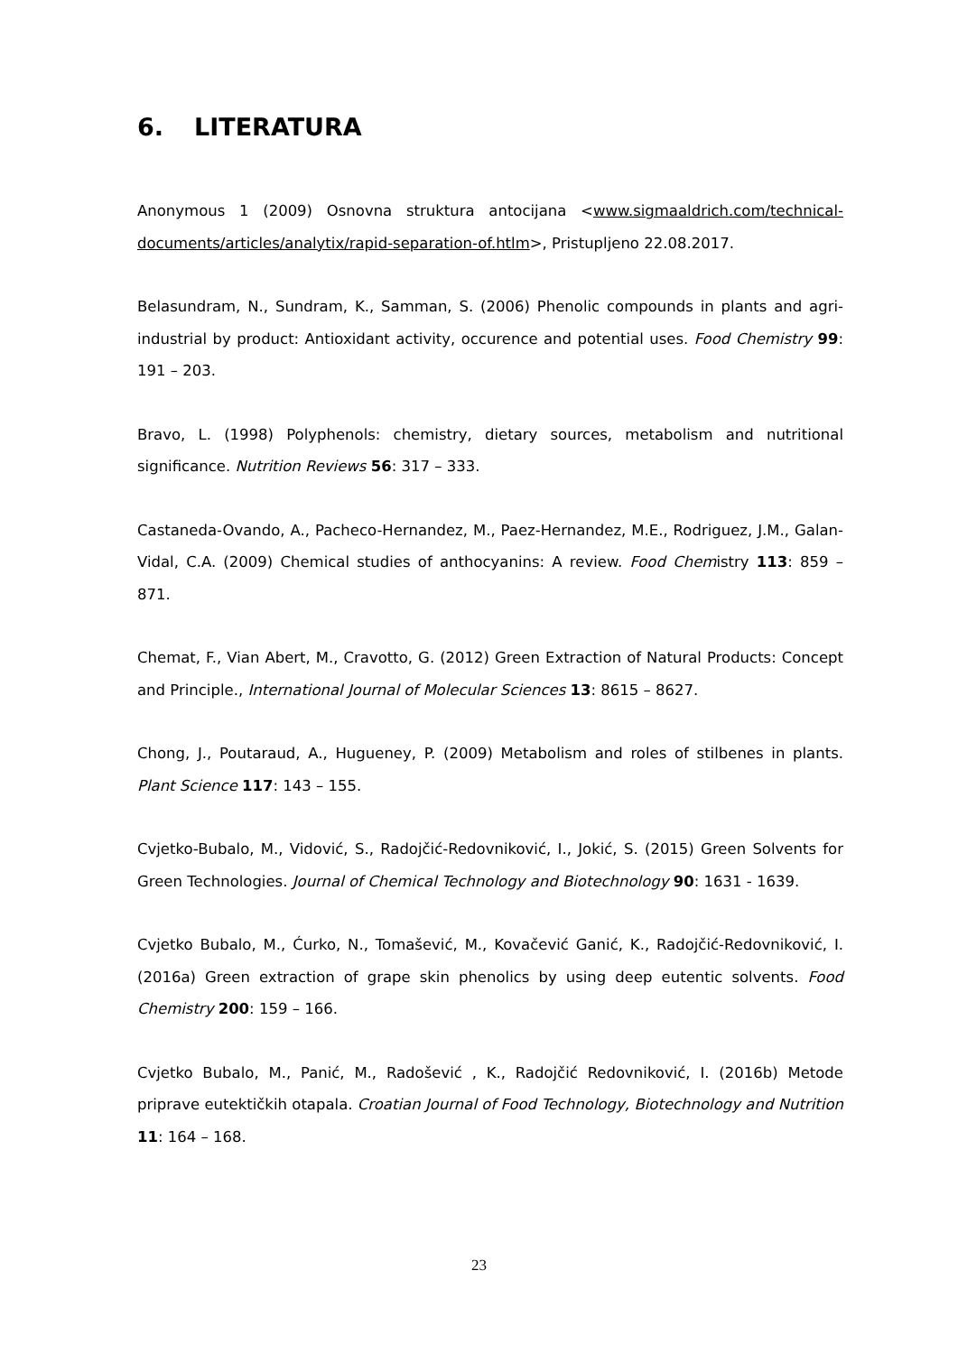6. LITERATURA
Anonymous 1 (2009) Osnovna struktura antocijana <www.sigmaaldrich.com/technical-documents/articles/analytix/rapid-separation-of.htlm>, Pristupljeno 22.08.2017.
Belasundram, N., Sundram, K., Samman, S. (2006) Phenolic compounds in plants and agri-industrial by product: Antioxidant activity, occurence and potential uses. Food Chemistry 99: 191 – 203.
Bravo, L. (1998) Polyphenols: chemistry, dietary sources, metabolism and nutritional significance. Nutrition Reviews 56: 317 – 333.
Castaneda-Ovando, A., Pacheco-Hernandez, M., Paez-Hernandez, M.E., Rodriguez, J.M., Galan-Vidal, C.A. (2009) Chemical studies of anthocyanins: A review. Food Chemistry 113: 859 – 871.
Chemat, F., Vian Abert, M., Cravotto, G. (2012) Green Extraction of Natural Products: Concept and Principle., International Journal of Molecular Sciences 13: 8615 – 8627.
Chong, J., Poutaraud, A., Hugueney, P. (2009) Metabolism and roles of stilbenes in plants. Plant Science 117: 143 – 155.
Cvjetko-Bubalo, M., Vidović, S., Radojčić-Redovniković, I., Jokić, S. (2015) Green Solvents for Green Technologies. Journal of Chemical Technology and Biotechnology 90: 1631 - 1639.
Cvjetko Bubalo, M., Ćurko, N., Tomašević, M., Kovačević Ganić, K., Radojčić-Redovniković, I. (2016a) Green extraction of grape skin phenolics by using deep eutentic solvents. Food Chemistry 200: 159 – 166.
Cvjetko Bubalo, M., Panić, M., Radošević , K., Radojčić Redovniković, I. (2016b) Metode priprave eutektičkih otapala. Croatian Journal of Food Technology, Biotechnology and Nutrition 11: 164 – 168.
23